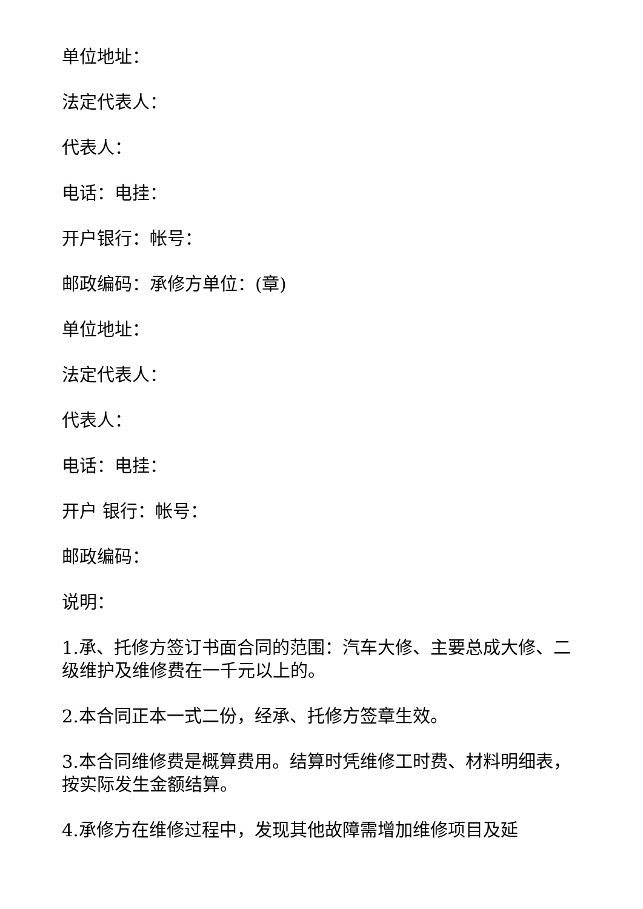单位地址：
法定代表人：
代表人：
电话：电挂：
开户银行：帐号：
邮政编码：承修方单位：(章)
单位地址：
法定代表人：
代表人：
电话：电挂：
开户 银行：帐号：
邮政编码：
说明：
1.承、托修方签订书面合同的范围：汽车大修、主要总成大修、二级维护及维修费在一千元以上的。
2.本合同正本一式二份，经承、托修方签章生效。
3.本合同维修费是概算费用。结算时凭维修工时费、材料明细表，按实际发生金额结算。
4.承修方在维修过程中，发现其他故障需增加维修项目及延